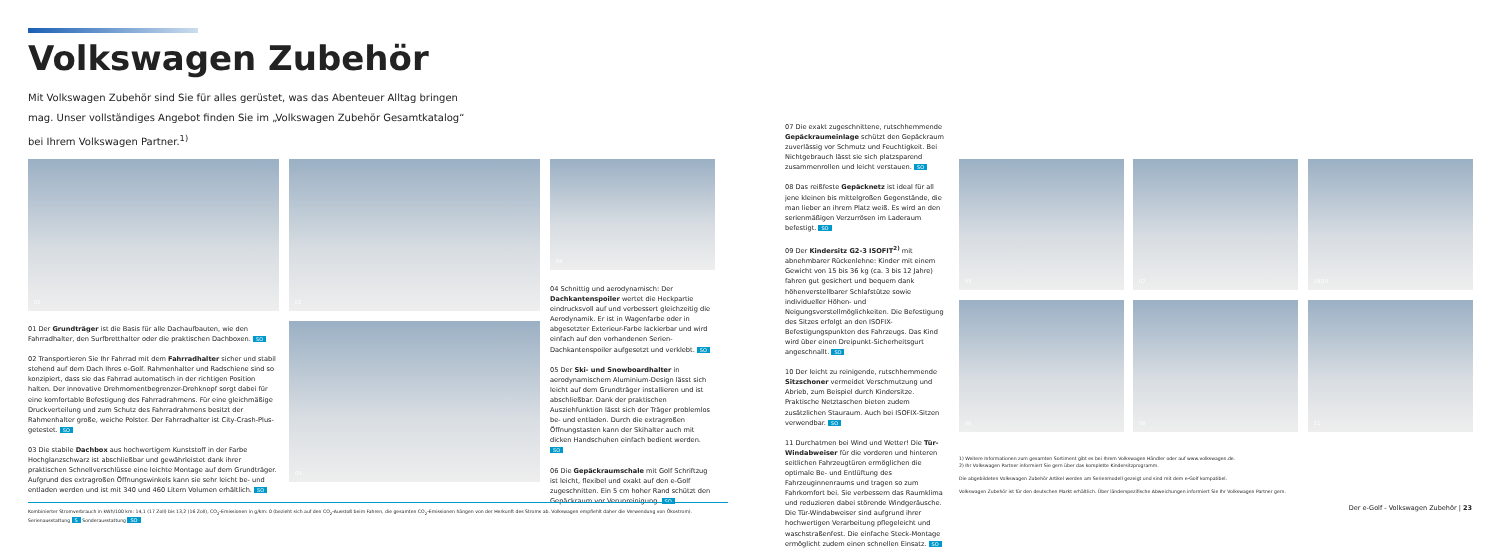Volkswagen Zubehör
Mit Volkswagen Zubehör sind Sie für alles gerüstet, was das Abenteuer Alltag bringen mag. Unser vollständiges Angebot finden Sie im „Volkswagen Zubehör Gesamtkatalog“ bei Ihrem Volkswagen Partner.<sup>1)</sup>
01 02
03
04 05 07 09|10
06 08 11
01 Der Grundträger ist die Basis für alle Dachaufbauten, wie den Fahrradhalter, den Surfbretthalter oder die praktischen Dachboxen. SO
02 Transportieren Sie Ihr Fahrrad mit dem Fahrradhalter sicher und stabil stehend auf dem Dach Ihres e-Golf. Rahmenhalter und Radschiene sind so konzipiert, dass sie das Fahrrad automatisch in der richtigen Position halten. Der innovative Drehmomentbegrenzer-Drehknopf sorgt dabei für eine komfortable Befestigung des Fahrradrahmens. Für eine gleichmäßige Druckverteilung und zum Schutz des Fahrradrahmens besitzt der Rahmenhalter große, weiche Polster. Der Fahrradhalter ist City-Crash-Plus-getestet. SO
03 Die stabile Dachbox aus hochwertigem Kunststoff in der Farbe Hochglanzschwarz ist abschließbar und gewährleistet dank ihrer praktischen Schnellverschlüsse eine leichte Montage auf dem Grundträger. Aufgrund des extragroßen Öffnungswinkels kann sie sehr leicht be- und entladen werden und ist mit 340 und 460 Litern Volumen erhältlich. SO
04 Schnittig und aerodynamisch: Der Dachkantenspoiler wertet die Heckpartie eindrucksvoll auf und verbessert gleichzeitig die Aerodynamik. Er ist in Wagenfarbe oder in abgesetzter Exterieur-Farbe lackierbar und wird einfach auf den vorhandenen Serien-Dachkantenspoiler aufgesetzt und verklebt. SO
05 Der Ski- und Snowboardhalter in aerodynamischem Aluminium-Design lässt sich leicht auf dem Grundträger installieren und ist abschließbar. Dank der praktischen Ausziehfunktion lässt sich der Träger problemlos be- und entladen. Durch die extragroßen Öffnungstasten kann der Skihalter auch mit dicken Handschuhen einfach bedient werden. SO
06 Die Gepäckraumschale mit Golf Schriftzug ist leicht, flexibel und exakt auf den e-Golf zugeschnitten. Ein 5 cm hoher Rand schützt den Gepäckraum vor Verunreinigung. SO
07 Die exakt zugeschnittene, rutschhemmende Gepäckraumeinlage schützt den Gepäckraum zuverlässig vor Schmutz und Feuchtigkeit. Bei Nichtgebrauch lässt sie sich platzsparend zusammenrollen und leicht verstauen. SO
08 Das reißfeste Gepäcknetz ist ideal für all jene kleinen bis mittelgroßen Gegenstände, die man lieber an ihrem Platz weiß. Es wird an den serienmäßigen Verzurrösen im Laderaum befestigt. SO
09 Der Kindersitz G2-3 ISOFIT<sup>2)</sup> mit abnehmbarer Rückenlehne: Kinder mit einem Gewicht von 15 bis 36 kg (ca. 3 bis 12 Jahre) fahren gut gesichert und bequem dank höhenverstellbarer Schlafstütze sowie individueller Höhen- und Neigungsverstellmöglichkeiten. Die Befestigung des Sitzes erfolgt an den ISOFIX-Befestigungspunkten des Fahrzeugs. Das Kind wird über einen Dreipunkt-Sicherheitsgurt angeschnallt. SO
10 Der leicht zu reinigende, rutschhemmende Sitzschoner vermeidet Verschmutzung und Abrieb, zum Beispiel durch Kindersitze. Praktische Netztaschen bieten zudem zusätzlichen Stauraum. Auch bei ISOFIX-Sitzen verwendbar. SO
11 Durchatmen bei Wind und Wetter! Die Tür-Windabweiser für die vorderen und hinteren seitlichen Fahrzeugtüren ermöglichen die optimale Be- und Entlüftung des Fahrzeuginnenraums und tragen so zum Fahrkomfort bei. Sie verbessern das Raumklima und reduzieren dabei störende Windgeräusche. Die Tür-Windabweiser sind aufgrund ihrer hochwertigen Verarbeitung pflegeleicht und waschstraßenfest. Die einfache Steck-Montage ermöglicht zudem einen schnellen Einsatz. SO
1) Weitere Informationen zum gesamten Sortiment gibt es bei Ihrem Volkswagen Händler oder auf www.volkswagen.de.
2) Ihr Volkswagen Partner informiert Sie gern über das komplette Kindersitzprogramm.
Die abgebildeten Volkswagen Zubehör Artikel werden am Serienmodell gezeigt und sind mit dem e-Golf kompatibel.
Volkswagen Zubehör ist für den deutschen Markt erhältlich. Über länderspezifische Abweichungen informiert Sie Ihr Volkswagen Partner gern.
Kombinierter Stromverbrauch in kWh/100 km: 14,1 (17 Zoll) bis 13,2 (16 Zoll), CO<sub>2</sub>-Emissionen in g/km: 0 (bezieht sich auf den CO<sub>2</sub>-Ausstoß beim Fahren, die gesamten CO<sub>2</sub>-Emissionen hängen von der Herkunft des Stroms ab. Volkswagen empfiehlt daher die Verwendung von Ökostrom).
Serienausstattung S Sonderausstattung SO
Der e-Golf - Volkswagen Zubehör | 23